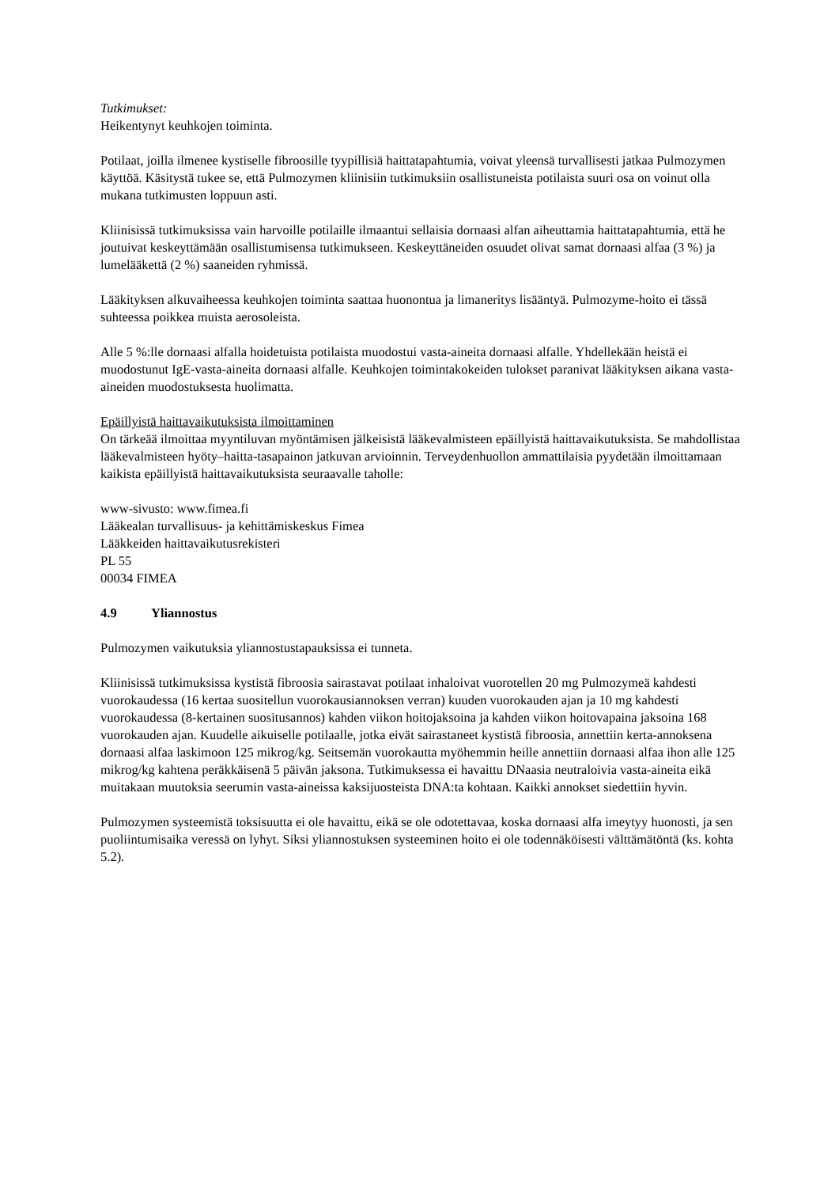Tutkimukset:
Heikentynyt keuhkojen toiminta.
Potilaat, joilla ilmenee kystiselle fibroosille tyypillisiä haittatapahtumia, voivat yleensä turvallisesti jatkaa Pulmozymen käyttöä. Käsitystä tukee se, että Pulmozymen kliinisiin tutkimuksiin osallistuneista potilaista suuri osa on voinut olla mukana tutkimusten loppuun asti.
Kliinisissä tutkimuksissa vain harvoille potilaille ilmaantui sellaisia dornaasi alfan aiheuttamia haittatapahtumia, että he joutuivat keskeyttämään osallistumisensa tutkimukseen. Keskeyttäneiden osuudet olivat samat dornaasi alfaa (3 %) ja lumelääkettä (2 %) saaneiden ryhmissä.
Lääkityksen alkuvaiheessa keuhkojen toiminta saattaa huonontua ja limaneritys lisääntyä. Pulmozyme-hoito ei tässä suhteessa poikkea muista aerosoleista.
Alle 5 %:lle dornaasi alfalla hoidetuista potilaista muodostui vasta-aineita dornaasi alfalle. Yhdellekään heistä ei muodostunut IgE-vasta-aineita dornaasi alfalle. Keuhkojen toimintakokeiden tulokset paranivat lääkityksen aikana vasta-aineiden muodostuksesta huolimatta.
Epäillyistä haittavaikutuksista ilmoittaminen
On tärkeää ilmoittaa myyntiluvan myöntämisen jälkeisistä lääkevalmisteen epäillyistä haittavaikutuksista. Se mahdollistaa lääkevalmisteen hyöty–haitta-tasapainon jatkuvan arvioinnin. Terveydenhuollon ammattilaisia pyydetään ilmoittamaan kaikista epäillyistä haittavaikutuksista seuraavalle taholle:
www-sivusto: www.fimea.fi
Lääkealan turvallisuus- ja kehittämiskeskus Fimea
Lääkkeiden haittavaikutusrekisteri
PL 55
00034 FIMEA
4.9 Yliannostus
Pulmozymen vaikutuksia yliannostustapauksissa ei tunneta.
Kliinisissä tutkimuksissa kystistä fibroosia sairastavat potilaat inhaloivat vuorotellen 20 mg Pulmozymeä kahdesti vuorokaudessa (16 kertaa suositellun vuorokausiannoksen verran) kuuden vuorokauden ajan ja 10 mg kahdesti vuorokaudessa (8-kertainen suositusannos) kahden viikon hoitojaksoina ja kahden viikon hoitovapaina jaksoina 168 vuorokauden ajan. Kuudelle aikuiselle potilaalle, jotka eivät sairastaneet kystistä fibroosia, annettiin kerta-annoksena dornaasi alfaa laskimoon 125 mikrog/kg. Seitsemän vuorokautta myöhemmin heille annettiin dornaasi alfaa ihon alle 125 mikrog/kg kahtena peräkkäisenä 5 päivän jaksona. Tutkimuksessa ei havaittu DNaasia neutraloivia vasta-aineita eikä muitakaan muutoksia seerumin vasta-aineissa kaksijuosteista DNA:ta kohtaan. Kaikki annokset siedettiin hyvin.
Pulmozymen systeemistä toksisuutta ei ole havaittu, eikä se ole odotettavaa, koska dornaasi alfa imeytyy huonosti, ja sen puoliintumisaika veressä on lyhyt. Siksi yliannostuksen systeeminen hoito ei ole todennäköisesti välttämätöntä (ks. kohta 5.2).